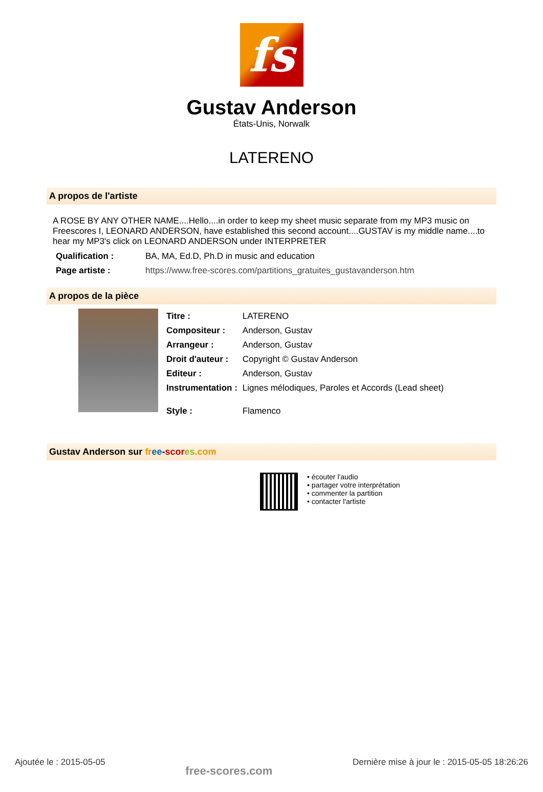fs
Gustav Anderson
États-Unis, Norwalk
LATERENO
A propos de l'artiste
A ROSE BY ANY OTHER NAME....Hello....in order to keep my sheet music separate from my MP3 music on Freescores I, LEONARD ANDERSON, have established this second account....GUSTAV is my middle name....to hear my MP3's click on LEONARD ANDERSON under INTERPRETER
| Qualification : | BA, MA, Ed.D, Ph.D in music and education |
| Page artiste : | https://www.free-scores.com/partitions_gratuites_gustavanderson.htm |
A propos de la pièce
| Titre : | LATERENO |
| Compositeur : | Anderson, Gustav |
| Arrangeur : | Anderson, Gustav |
| Droit d'auteur : | Copyright © Gustav Anderson |
| Editeur : | Anderson, Gustav |
| Instrumentation : | Lignes mélodiques, Paroles et Accords (Lead sheet) |
| Style : | Flamenco |
Gustav Anderson sur fr ee-scor es.com
• écouter l'audio
• partager votre interprétation
• commenter la partition
• contacter l'artiste
Ajoutée le : 2015-05-05 free-scores.com Dernière mise à jour le : 2015-05-05 18:26:26